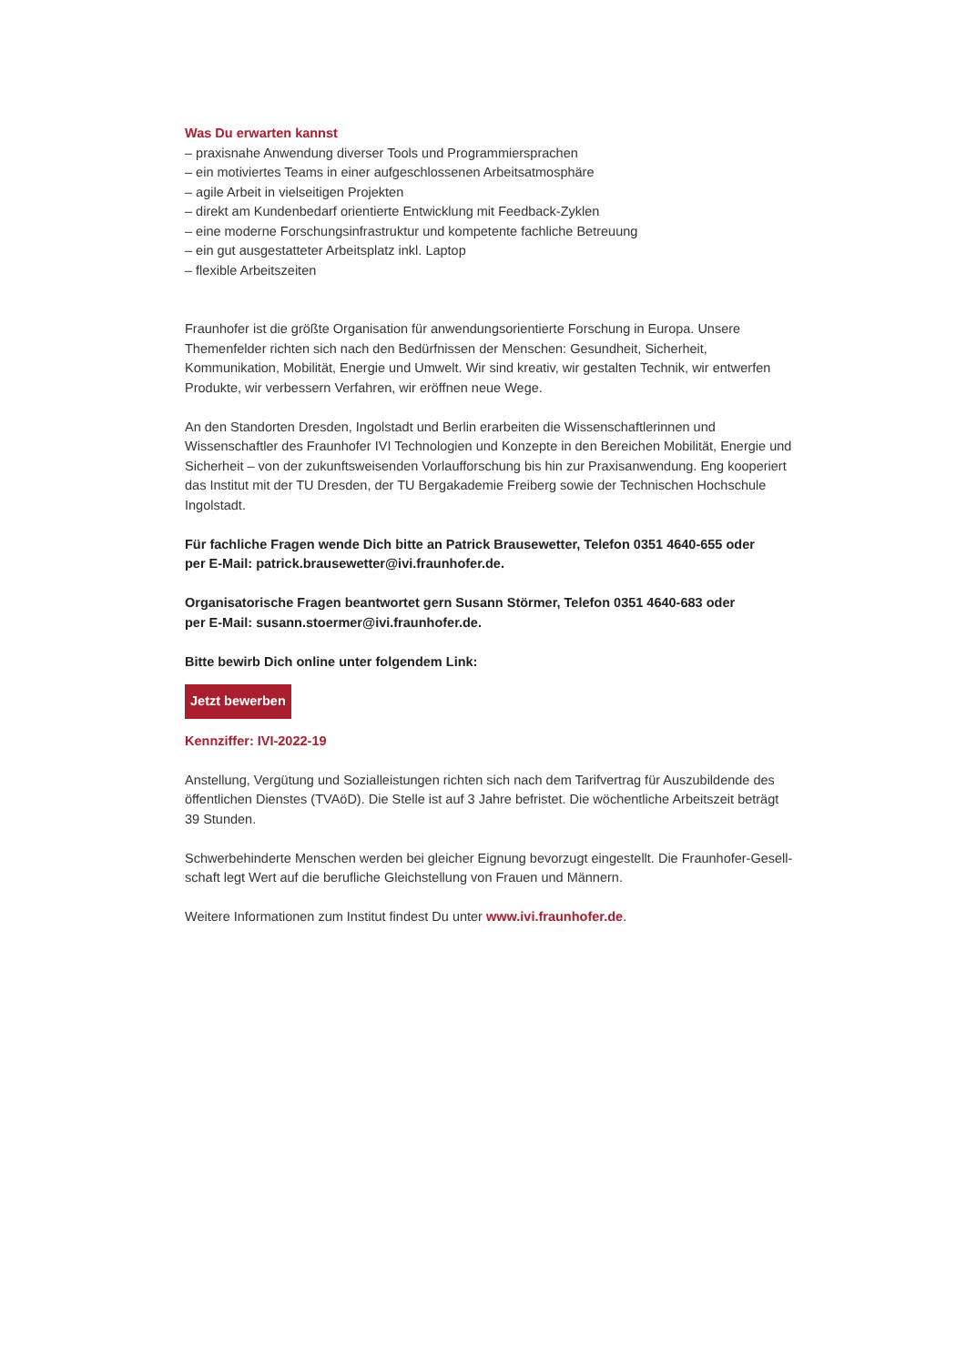Was Du erwarten kannst
– praxisnahe Anwendung diverser Tools und Programmiersprachen
– ein motiviertes Teams in einer aufgeschlossenen Arbeitsatmosphäre
– agile Arbeit in vielseitigen Projekten
– direkt am Kundenbedarf orientierte Entwicklung mit Feedback-Zyklen
– eine moderne Forschungsinfrastruktur und kompetente fachliche Betreuung
– ein gut ausgestatteter Arbeitsplatz inkl. Laptop
– flexible Arbeitszeiten
Fraunhofer ist die größte Organisation für anwendungsorientierte Forschung in Europa. Unsere Themen­felder richten sich nach den Bedürfnissen der Menschen: Gesundheit, Sicherheit, Kommunikation, Mobilität, Energie und Umwelt. Wir sind kreativ, wir gestalten Technik, wir entwerfen Produkte, wir verbessern Verfahren, wir eröffnen neue Wege.
An den Standorten Dresden, Ingolstadt und Berlin erarbeiten die Wissenschaftlerinnen und Wissenschaftler des Fraunhofer IVI Technologien und Konzepte in den Bereichen Mobilität, Energie und Sicherheit – von der zukunftsweisenden Vorlaufforschung bis hin zur Praxisanwendung. Eng kooperiert das Institut mit der TU Dresden, der TU Bergakademie Freiberg sowie der Technischen Hochschule Ingolstadt.
Für fachliche Fragen wende Dich bitte an Patrick Brausewetter, Telefon 0351 4640-655 oder
per E-Mail: patrick.brausewetter@ivi.fraunhofer.de.
Organisatorische Fragen beantwortet gern Susann Störmer, Telefon 0351 4640-683 oder
per E-Mail: susann.stoermer@ivi.fraunhofer.de.
Bitte bewirb Dich online unter folgendem Link:
Jetzt bewerben
Kennziffer: IVI-2022-19
Anstellung, Vergütung und Sozialleistungen richten sich nach dem Tarifvertrag für Auszubildende des öffentlichen Dienstes (TVAöD). Die Stelle ist auf 3 Jahre befristet. Die wöchentliche Arbeitszeit beträgt
39 Stunden.
Schwerbehinderte Menschen werden bei gleicher Eignung bevorzugt eingestellt. Die Fraunhofer-Gesell­schaft legt Wert auf die berufliche Gleichstellung von Frauen und Männern.
Weitere Informationen zum Institut findest Du unter www.ivi.fraunhofer.de.